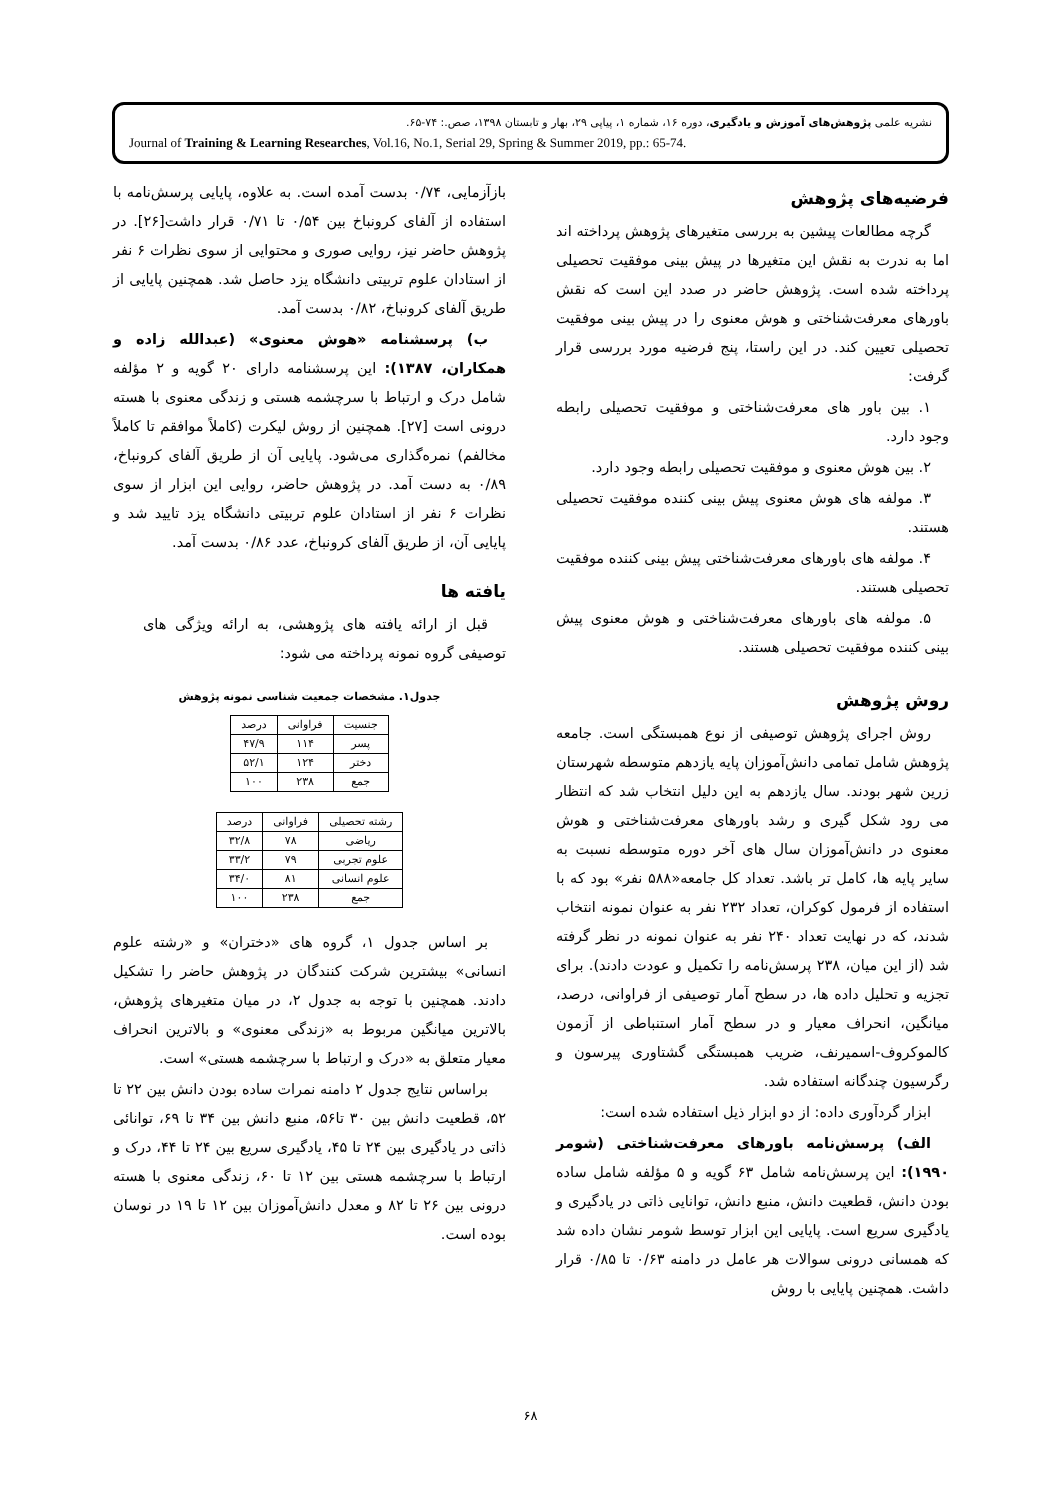نشریه علمی پژوهش‌های آموزش و یادگیری، دوره ۱۶، شماره ۱، پیاپی ۲۹، بهار و تابستان ۱۳۹۸، صص.: ۷۴-۶۵.
Journal of Training & Learning Researches, Vol.16, No.1, Serial 29, Spring & Summer 2019, pp.: 65-74.
فرضیه‌های پژوهش
گرچه مطالعات پیشین به بررسی متغیرهای پژوهش پرداخته اند اما به ندرت به نقش این متغیرها در پیش بینی موفقیت تحصیلی پرداخته شده است. پژوهش حاضر در صدد این است که نقش باورهای معرفت‌شناختی و هوش معنوی را در پیش بینی موفقیت تحصیلی تعیین کند. در این راستا، پنج فرضیه مورد بررسی قرار گرفت:
۱. بین باور های معرفت‌شناختی و موفقیت تحصیلی رابطه وجود دارد.
۲. بین هوش معنوی و موفقیت تحصیلی رابطه وجود دارد.
۳. مولفه های هوش معنوی پیش بینی کننده موفقیت تحصیلی هستند.
۴. مولفه های باورهای معرفت‌شناختی پیش بینی کننده موفقیت تحصیلی هستند.
۵. مولفه های باورهای معرفت‌شناختی و هوش معنوی پیش بینی کننده موفقیت تحصیلی هستند.
روش پژوهش
روش اجرای پژوهش توصیفی از نوع همبستگی است. جامعه پژوهش شامل تمامی دانش‌آموزان پایه یازدهم متوسطه شهرستان زرین شهر بودند. سال یازدهم به این دلیل انتخاب شد که انتظار می رود شکل گیری و رشد باورهای معرفت‌شناختی و هوش معنوی در دانش‌آموزان سال های آخر دوره متوسطه نسبت به سایر پایه ها، کامل تر باشد. تعداد کل جامعه«۵۸۸ نفر» بود که با استفاده از فرمول کوکران، تعداد ۲۳۲ نفر به عنوان نمونه انتخاب شدند، که در نهایت تعداد ۲۴۰ نفر به عنوان نمونه در نظر گرفته شد (از این میان، ۲۳۸ پرسش‌نامه را تکمیل و عودت دادند). برای تجزیه و تحلیل داده ها، در سطح آمار توصیفی از فراوانی، درصد، میانگین، انحراف معیار و در سطح آمار استنباطی از آزمون کالموکروف-اسمیرنف، ضریب همبستگی گشتاوری پیرسون و رگرسیون چندگانه استفاده شد.
ابزار گردآوری داده: از دو ابزار ذیل استفاده شده است:
الف) پرسش‌نامه باورهای معرفت‌شناختی (شومر ۱۹۹۰): این پرسش‌نامه شامل ۶۳ گویه و ۵ مؤلفه شامل ساده بودن دانش، قطعیت دانش، منبع دانش، توانایی ذاتی در یادگیری و یادگیری سریع است. پایایی این ابزار توسط شومر نشان داده شد که همسانی درونی سوالات هر عامل در دامنه ۰/۶۳ تا ۰/۸۵ قرار داشت. همچنین پایایی با روش
بازآزمایی، ۰/۷۴ بدست آمده است. به علاوه، پایایی پرسش‌نامه با استفاده از آلفای کرونباخ بین ۰/۵۴ تا ۰/۷۱ قرار داشت[۲۶]. در پژوهش حاضر نیز، روایی صوری و محتوایی از سوی نظرات ۶ نفر از استادان علوم تربیتی دانشگاه یزد حاصل شد. همچنین پایایی از طریق آلفای کرونباخ، ۰/۸۲ بدست آمد.
ب) پرسشنامه «هوش معنوی» (عبدالله زاده و همکاران، ۱۳۸۷): این پرسشنامه دارای ۲۰ گویه و ۲ مؤلفه شامل درک و ارتباط با سرچشمه هستی و زندگی معنوی با هسته درونی است [۲۷]. همچنین از روش لیکرت (کاملاً موافقم تا کاملاً مخالفم) نمره‌گذاری می‌شود. پایایی آن از طریق آلفای کرونباخ، ۰/۸۹ به دست آمد. در پژوهش حاضر، روایی این ابزار از سوی نظرات ۶ نفر از استادان علوم تربیتی دانشگاه یزد تایید شد و پایایی آن، از طریق آلفای کرونباخ، عدد ۰/۸۶ بدست آمد.
یافته ها
قبل از ارائه یافته های پژوهشی، به ارائه ویژگی های توصیفی گروه نمونه پرداخته می شود:
جدول۱. مشخصات جمعیت شناسی نمونه پژوهش
| جنسیت | فراوانی | درصد |
| --- | --- | --- |
| پسر | ۱۱۴ | ۴۷/۹ |
| دختر | ۱۲۴ | ۵۲/۱ |
| جمع | ۲۳۸ | ۱۰۰ |
| رشته تحصیلی | فراوانی | درصد |
| --- | --- | --- |
| ریاضی | ۷۸ | ۳۲/۸ |
| علوم تجربی | ۷۹ | ۳۳/۲ |
| علوم انسانی | ۸۱ | ۳۴/۰ |
| جمع | ۲۳۸ | ۱۰۰ |
بر اساس جدول ۱، گروه های «دختران» و «رشته علوم انسانی» بیشترین شرکت کنندگان در پژوهش حاضر را تشکیل دادند. همچنین با توجه به جدول ۲، در میان متغیرهای پژوهش، بالاترین میانگین مربوط به «زندگی معنوی» و بالاترین انحراف معیار متعلق به «درک و ارتباط با سرچشمه هستی» است.
براساس نتایج جدول ۲ دامنه نمرات ساده بودن دانش بین ۲۲ تا ۵۲، قطعیت دانش بین ۳۰ تا۵۶، منبع دانش بین ۳۴ تا ۶۹، توانائی ذاتی در یادگیری بین ۲۴ تا ۴۵، یادگیری سریع بین ۲۴ تا ۴۴، درک و ارتباط با سرچشمه هستی بین ۱۲ تا ۶۰، زندگی معنوی با هسته درونی بین ۲۶ تا ۸۲ و معدل دانش‌آموزان بین ۱۲ تا ۱۹ در نوسان بوده است.
۶۸